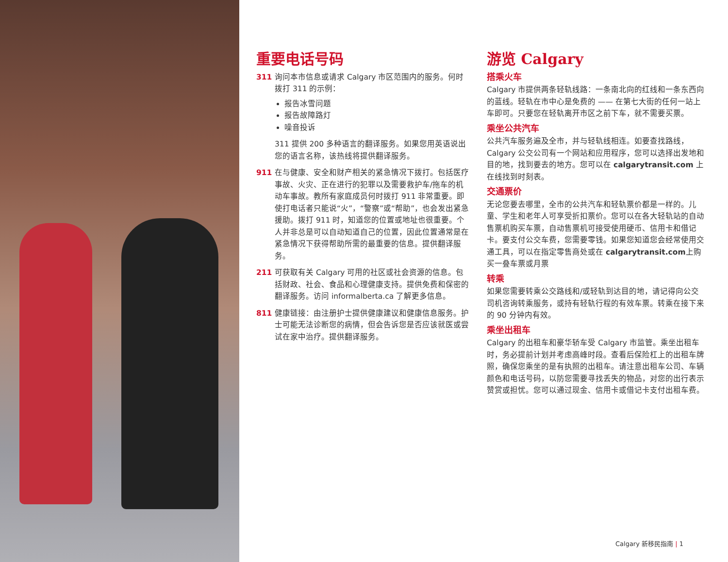重要电话号码
311 询问本市信息或请求 Calgary 市区范围内的服务。何时拨打 311 的示例：
报告冰雪问题
报告故障路灯
噪音投诉
311 提供 200 多种语言的翻译服务。如果您用英语说出您的语言名称，该热线将提供翻译服务。
911 在与健康、安全和财产相关的紧急情况下拨打。包括医疗事故、火灾、正在进行的犯罪以及需要救护车/拖车的机动车事故。教所有家庭成员何时拨打 911 非常重要。即使打电话者只能说“火”，“警察”或“帮助”，也会发出紧急援助。拨打 911 时，知道您的位置或地址也很重要。个人并非总是可以自动知道自己的位置，因此位置通常是在紧急情况下获得帮助所需的最重要的信息。提供翻译服务。
211 可获取有关 Calgary 可用的社区或社会资源的信息。包括财政、社会、食品和心理健康支持。提供免费和保密的翻译服务。访问 informalberta.ca 了解更多信息。
811 健康链接：由注册护士提供健康建议和健康信息服务。护士可能无法诊断您的病情，但会告诉您是否应该就医或尝试在家中治疗。提供翻译服务。
游览 Calgary
搭乘火车
Calgary 市提供两条轻轨线路：一条南北向的红线和一条东西向的蓝线。轻轨在市中心是免费的 —— 在第七大街的任何一站上车即可。只要您在轻轨离开市区之前下车，就不需要买票。
乘坐公共汽车
公共汽车服务遍及全市，并与轻轨线相连。如要查找路线，Calgary 公交公司有一个网站和应用程序，您可以选择出发地和目的地，找到要去的地方。您可以在 calgarytransit.com 上在线找到时刻表。
交通票价
无论您要去哪里，全市的公共汽车和轻轨票价都是一样的。儿童、学生和老年人可享受折扣票价。您可以在各大轻轨站的自动售票机购买车票，自动售票机可接受使用硬币、信用卡和借记卡。要支付公交车费，您需要零钱。如果您知道您会经常使用交通工具，可以在指定零售商处或在 calgarytransit.com上购买一叠车票或月票
转乘
如果您需要转乘公交路线和/或轻轨到达目的地，请记得向公交司机咨询转乘服务，或持有轻轨行程的有效车票。转乘在接下来的 90 分钟内有效。
乘坐出租车
Calgary 的出租车和豪华轿车受 Calgary 市监管。乘坐出租车时，务必提前计划并考虑高峰时段。查看后保险杠上的出租车牌照，确保您乘坐的是有执照的出租车。请注意出租车公司、车辆颜色和电话号码，以防您需要寻找丢失的物品，对您的出行表示赞赏或担忧。您可以通过现金、信用卡或借记卡支付出租车费。
Calgary 新移民指南 | 1